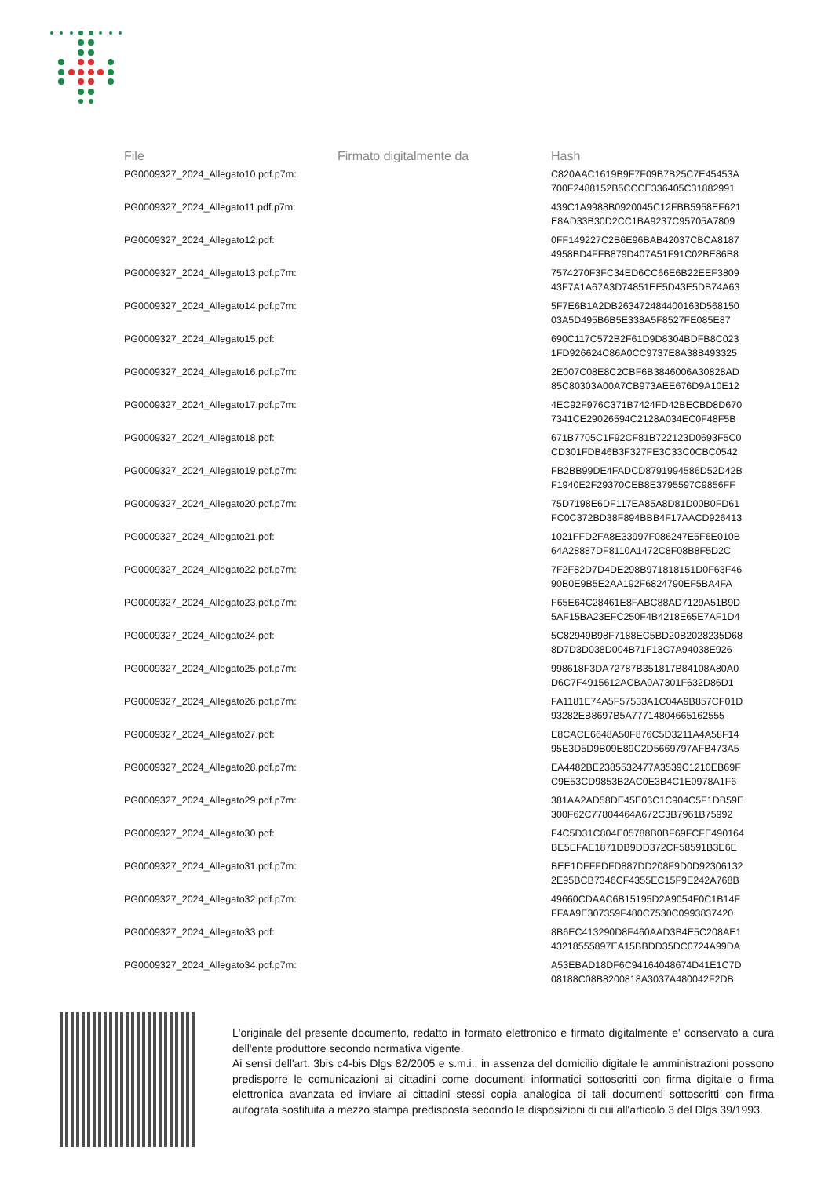| File | Firmato digitalmente da | Hash |
| --- | --- | --- |
| PG0009327_2024_Allegato10.pdf.p7m: | | C820AAC1619B9F7F09B7B25C7E45453A 700F2488152B5CCCE336405C31882991 |
| PG0009327_2024_Allegato11.pdf.p7m: | | 439C1A9988B0920045C12FBB5958EF621 E8AD33B30D2CC1BA9237C95705A7809 |
| PG0009327_2024_Allegato12.pdf: | | 0FF149227C2B6E96BAB42037CBCA8187 4958BD4FFB879D407A51F91C02BE86B8 |
| PG0009327_2024_Allegato13.pdf.p7m: | | 7574270F3FC34ED6CC66E6B22EEF3809 43F7A1A67A3D74851EE5D43E5DB74A63 |
| PG0009327_2024_Allegato14.pdf.p7m: | | 5F7E6B1A2DB263472484400163D568150 03A5D495B6B5E338A5F8527FE085E87 |
| PG0009327_2024_Allegato15.pdf: | | 690C117C572B2F61D9D8304BDFB8C023 1FD926624C86A0CC9737E8A38B493325 |
| PG0009327_2024_Allegato16.pdf.p7m: | | 2E007C08E8C2CBF6B3846006A30828AD 85C80303A00A7CB973AEE676D9A10E12 |
| PG0009327_2024_Allegato17.pdf.p7m: | | 4EC92F976C371B7424FD42BECBD8D670 7341CE29026594C2128A034EC0F48F5B |
| PG0009327_2024_Allegato18.pdf: | | 671B7705C1F92CF81B722123D0693F5C0 CD301FDB46B3F327FE3C33C0CBC0542 |
| PG0009327_2024_Allegato19.pdf.p7m: | | FB2BB99DE4FADCD8791994586D52D42B F1940E2F29370CEB8E3795597C9856FF |
| PG0009327_2024_Allegato20.pdf.p7m: | | 75D7198E6DF117EA85A8D81D00B0FD61 FC0C372BD38F894BBB4F17AACD926413 |
| PG0009327_2024_Allegato21.pdf: | | 1021FFD2FA8E33997F086247E5F6E010B 64A28887DF8110A1472C8F08B8F5D2C |
| PG0009327_2024_Allegato22.pdf.p7m: | | 7F2F82D7D4DE298B971818151D0F63F46 90B0E9B5E2AA192F6824790EF5BA4FA |
| PG0009327_2024_Allegato23.pdf.p7m: | | F65E64C28461E8FABC88AD7129A51B9D 5AF15BA23EFC250F4B4218E65E7AF1D4 |
| PG0009327_2024_Allegato24.pdf: | | 5C82949B98F7188EC5BD20B2028235D68 8D7D3D038D004B71F13C7A94038E926 |
| PG0009327_2024_Allegato25.pdf.p7m: | | 998618F3DA72787B351817B84108A80A0 D6C7F4915612ACBA0A7301F632D86D1 |
| PG0009327_2024_Allegato26.pdf.p7m: | | FA1181E74A5F57533A1C04A9B857CF01D 93282EB8697B5A77714804665162555 |
| PG0009327_2024_Allegato27.pdf: | | E8CACE6648A50F876C5D3211A4A58F14 95E3D5D9B09E89C2D5669797AFB473A5 |
| PG0009327_2024_Allegato28.pdf.p7m: | | EA4482BE2385532477A3539C1210EB69F C9E53CD9853B2AC0E3B4C1E0978A1F6 |
| PG0009327_2024_Allegato29.pdf.p7m: | | 381AA2AD58DE45E03C1C904C5F1DB59E 300F62C77804464A672C3B7961B75992 |
| PG0009327_2024_Allegato30.pdf: | | F4C5D31C804E05788B0BF69FCFE490164 BE5EFAE1871DB9DD372CF58591B3E6E |
| PG0009327_2024_Allegato31.pdf.p7m: | | BEE1DFFFDFD887DD208F9D0D92306132 2E95BCB7346CF4355EC15F9E242A768B |
| PG0009327_2024_Allegato32.pdf.p7m: | | 49660CDAAC6B15195D2A9054F0C1B14F FFAA9E307359F480C7530C0993837420 |
| PG0009327_2024_Allegato33.pdf: | | 8B6EC413290D8F460AAD3B4E5C208AE1 43218555897EA15BBDD35DC0724A99DA |
| PG0009327_2024_Allegato34.pdf.p7m: | | A53EBAD18DF6C94164048674D41E1C7D 08188C08B8200818A3037A480042F2DB |
L'originale del presente documento, redatto in formato elettronico e firmato digitalmente e' conservato a cura dell'ente produttore secondo normativa vigente.
Ai sensi dell'art. 3bis c4-bis Dlgs 82/2005 e s.m.i., in assenza del domicilio digitale le amministrazioni possono predisporre le comunicazioni ai cittadini come documenti informatici sottoscritti con firma digitale o firma elettronica avanzata ed inviare ai cittadini stessi copia analogica di tali documenti sottoscritti con firma autografa sostituita a mezzo stampa predisposta secondo le disposizioni di cui all'articolo 3 del Dlgs 39/1993.